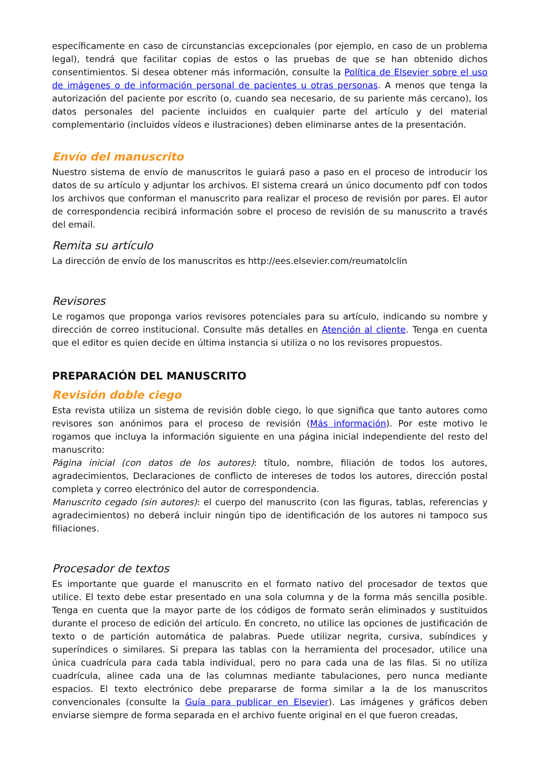específicamente en caso de circunstancias excepcionales (por ejemplo, en caso de un problema legal), tendrá que facilitar copias de estos o las pruebas de que se han obtenido dichos consentimientos. Si desea obtener más información, consulte la Política de Elsevier sobre el uso de imágenes o de información personal de pacientes u otras personas. A menos que tenga la autorización del paciente por escrito (o, cuando sea necesario, de su pariente más cercano), los datos personales del paciente incluidos en cualquier parte del artículo y del material complementario (incluidos vídeos e ilustraciones) deben eliminarse antes de la presentación.
Envío del manuscrito
Nuestro sistema de envío de manuscritos le guiará paso a paso en el proceso de introducir los datos de su artículo y adjuntar los archivos. El sistema creará un único documento pdf con todos los archivos que conforman el manuscrito para realizar el proceso de revisión por pares. El autor de correspondencia recibirá información sobre el proceso de revisión de su manuscrito a través del email.
Remita su artículo
La dirección de envío de los manuscritos es http://ees.elsevier.com/reumatolclin
Revisores
Le rogamos que proponga varios revisores potenciales para su artículo, indicando su nombre y dirección de correo institucional. Consulte más detalles en Atención al cliente. Tenga en cuenta que el editor es quien decide en última instancia si utiliza o no los revisores propuestos.
PREPARACIÓN DEL MANUSCRITO
Revisión doble ciego
Esta revista utiliza un sistema de revisión doble ciego, lo que significa que tanto autores como revisores son anónimos para el proceso de revisión (Más información). Por este motivo le rogamos que incluya la información siguiente en una página inicial independiente del resto del manuscrito:
Página inicial (con datos de los autores): título, nombre, filiación de todos los autores, agradecimientos, Declaraciones de conflicto de intereses de todos los autores, dirección postal completa y correo electrónico del autor de correspondencia.
Manuscrito cegado (sin autores): el cuerpo del manuscrito (con las figuras, tablas, referencias y agradecimientos) no deberá incluir ningún tipo de identificación de los autores ni tampoco sus filiaciones.
Procesador de textos
Es importante que guarde el manuscrito en el formato nativo del procesador de textos que utilice. El texto debe estar presentado en una sola columna y de la forma más sencilla posible. Tenga en cuenta que la mayor parte de los códigos de formato serán eliminados y sustituidos durante el proceso de edición del artículo. En concreto, no utilice las opciones de justificación de texto o de partición automática de palabras. Puede utilizar negrita, cursiva, subíndices y superíndices o similares. Si prepara las tablas con la herramienta del procesador, utilice una única cuadrícula para cada tabla individual, pero no para cada una de las filas. Si no utiliza cuadrícula, alinee cada una de las columnas mediante tabulaciones, pero nunca mediante espacios. El texto electrónico debe prepararse de forma similar a la de los manuscritos convencionales (consulte la Guía para publicar en Elsevier). Las imágenes y gráficos deben enviarse siempre de forma separada en el archivo fuente original en el que fueron creadas,